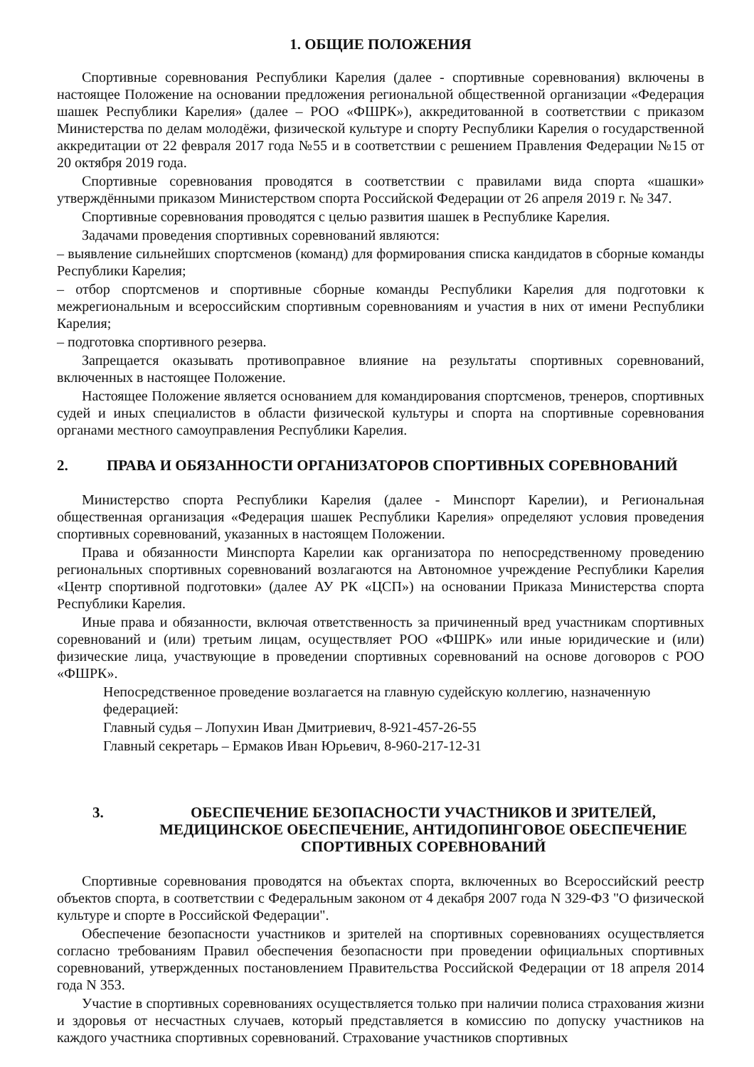1. ОБЩИЕ ПОЛОЖЕНИЯ
Спортивные соревнования Республики Карелия (далее - спортивные соревнования) включены в настоящее Положение на основании предложения региональной общественной организации «Федерация шашек Республики Карелия» (далее – РОО «ФШРК»), аккредитованной в соответствии с приказом Министерства по делам молодёжи, физической культуре и спорту Республики Карелия о государственной аккредитации от 22 февраля 2017 года №55 и в соответствии с решением Правления Федерации №15 от 20 октября 2019 года.
Спортивные соревнования проводятся в соответствии с правилами вида спорта «шашки» утверждёнными приказом Министерством спорта Российской Федерации от 26 апреля 2019 г. № 347.
Спортивные соревнования проводятся с целью развития шашек в Республике Карелия.
Задачами проведения спортивных соревнований являются:
– выявление сильнейших спортсменов (команд) для формирования списка кандидатов в сборные команды Республики Карелия;
– отбор спортсменов и спортивные сборные команды Республики Карелия для подготовки к межрегиональным и всероссийским спортивным соревнованиям и участия в них от имени Республики Карелия;
– подготовка спортивного резерва.
Запрещается оказывать противоправное влияние на результаты спортивных соревнований, включенных в настоящее Положение.
Настоящее Положение является основанием для командирования спортсменов, тренеров, спортивных судей и иных специалистов в области физической культуры и спорта на спортивные соревнования органами местного самоуправления Республики Карелия.
2. ПРАВА И ОБЯЗАННОСТИ ОРГАНИЗАТОРОВ СПОРТИВНЫХ СОРЕВНОВАНИЙ
Министерство спорта Республики Карелия (далее - Минспорт Карелии), и Региональная общественная организация «Федерация шашек Республики Карелия» определяют условия проведения спортивных соревнований, указанных в настоящем Положении.
Права и обязанности Минспорта Карелии как организатора по непосредственному проведению региональных спортивных соревнований возлагаются на Автономное учреждение Республики Карелия «Центр спортивной подготовки» (далее АУ РК «ЦСП») на основании Приказа Министерства спорта Республики Карелия.
Иные права и обязанности, включая ответственность за причиненный вред участникам спортивных соревнований и (или) третьим лицам, осуществляет РОО «ФШРК» или иные юридические и (или) физические лица, участвующие в проведении спортивных соревнований на основе договоров с РОО «ФШРК».
Непосредственное проведение возлагается на главную судейскую коллегию, назначенную федерацией:
Главный судья – Лопухин Иван Дмитриевич, 8-921-457-26-55
Главный секретарь – Ермаков Иван Юрьевич, 8-960-217-12-31
3. ОБЕСПЕЧЕНИЕ БЕЗОПАСНОСТИ УЧАСТНИКОВ И ЗРИТЕЛЕЙ, МЕДИЦИНСКОЕ ОБЕСПЕЧЕНИЕ, АНТИДОПИНГОВОЕ ОБЕСПЕЧЕНИЕ СПОРТИВНЫХ СОРЕВНОВАНИЙ
Спортивные соревнования проводятся на объектах спорта, включенных во Всероссийский реестр объектов спорта, в соответствии с Федеральным законом от 4 декабря 2007 года N 329-ФЗ "О физической культуре и спорте в Российской Федерации".
Обеспечение безопасности участников и зрителей на спортивных соревнованиях осуществляется согласно требованиям Правил обеспечения безопасности при проведении официальных спортивных соревнований, утвержденных постановлением Правительства Российской Федерации от 18 апреля 2014 года N 353.
Участие в спортивных соревнованиях осуществляется только при наличии полиса страхования жизни и здоровья от несчастных случаев, который представляется в комиссию по допуску участников на каждого участника спортивных соревнований. Страхование участников спортивных